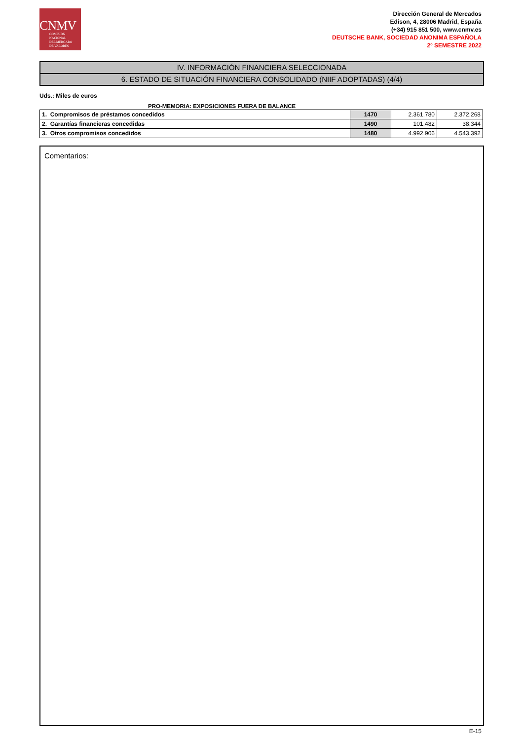CNMV
COMISIÓN
NACIONAL
DEL MERCADO
DE VALORES
Dirección General de Mercados
Edison, 4, 28006 Madrid, España
(+34) 915 851 500, www.cnmv.es
DEUTSCHE BANK, SOCIEDAD ANONIMA ESPAÑOLA
2º SEMESTRE 2022
IV. INFORMACIÓN FINANCIERA SELECCIONADA
6. ESTADO DE SITUACIÓN FINANCIERA CONSOLIDADO (NIIF ADOPTADAS) (4/4)
Uds.: Miles de euros
PRO-MEMORIA: EXPOSICIONES FUERA DE BALANCE
| 1. Compromisos de préstamos concedidos | 1470 | 2.361.780 | 2.372.268 |
| 2. Garantías financieras concedidas | 1490 | 101.482 | 38.344 |
| 3. Otros compromisos concedidos | 1480 | 4.992.906 | 4.543.392 |
Comentarios:
E-15